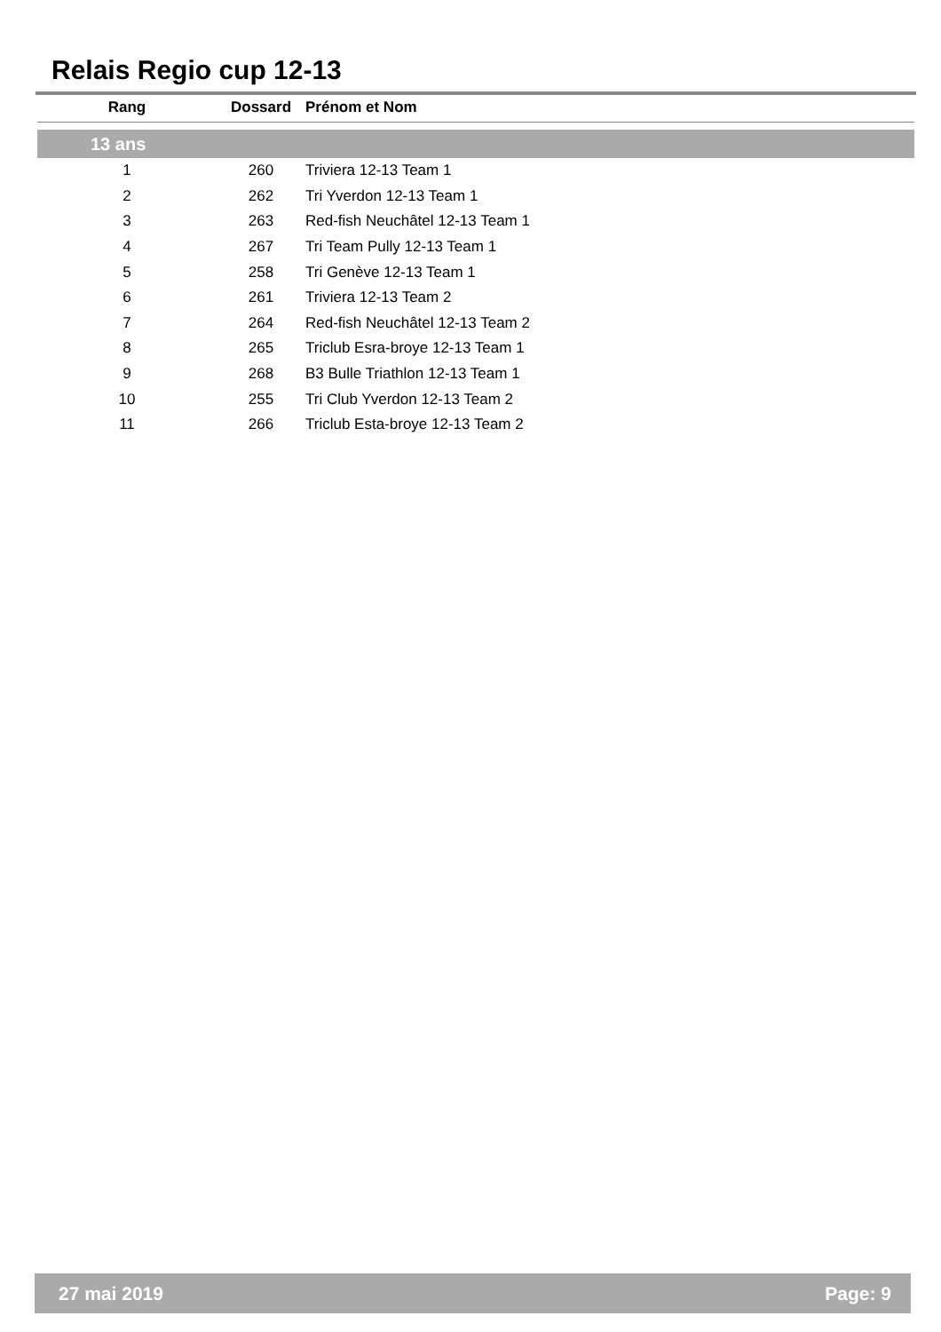Relais Regio cup 12-13
| Rang | Dossard | Prénom et Nom |
| --- | --- | --- |
| 13 ans | | |
| 1 | 260 | Triviera 12-13 Team 1 |
| 2 | 262 | Tri Yverdon 12-13 Team 1 |
| 3 | 263 | Red-fish Neuchâtel 12-13 Team 1 |
| 4 | 267 | Tri Team Pully 12-13 Team 1 |
| 5 | 258 | Tri Genève 12-13 Team 1 |
| 6 | 261 | Triviera 12-13 Team 2 |
| 7 | 264 | Red-fish Neuchâtel 12-13 Team 2 |
| 8 | 265 | Triclub Esra-broye 12-13 Team 1 |
| 9 | 268 | B3 Bulle Triathlon 12-13 Team 1 |
| 10 | 255 | Tri Club Yverdon 12-13 Team 2 |
| 11 | 266 | Triclub Esta-broye 12-13 Team 2 |
27 mai 2019 Page: 9